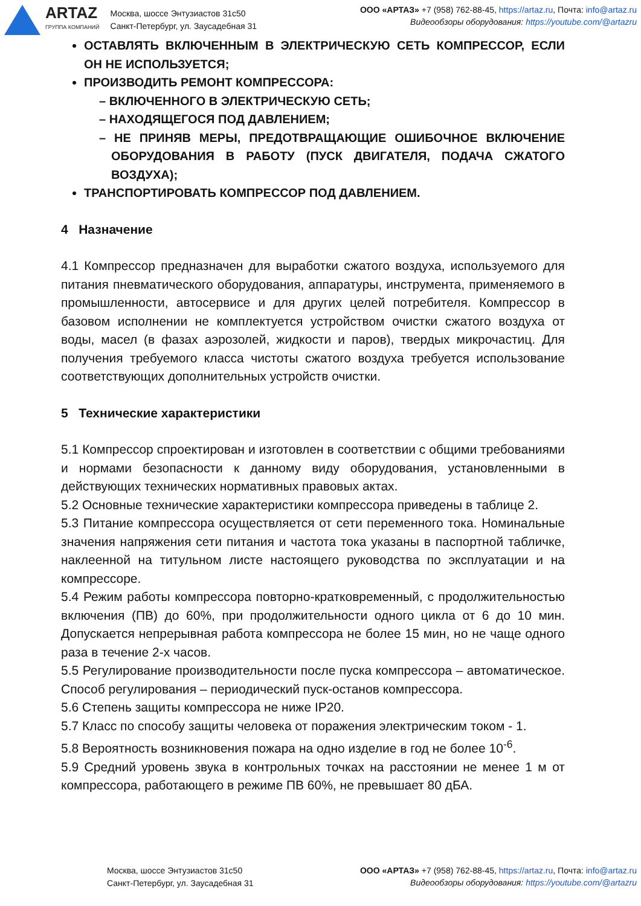ARTAZ
ГРУППА КОМПАНИЙ
Москва, шоссе Энтузиастов 31с50
Санкт-Петербург, ул. Заусадебная 31
ООО «АРТАЗ» +7 (958) 762-88-45, https://artaz.ru, Почта: info@artaz.ru
Видеообзоры оборудования: https://youtube.com/@artazru
ОСТАВЛЯТЬ ВКЛЮЧЕННЫМ В ЭЛЕКТРИЧЕСКУЮ СЕТЬ КОМПРЕССОР, ЕСЛИ ОН НЕ ИСПОЛЬЗУЕТСЯ;
ПРОИЗВОДИТЬ РЕМОНТ КОМПРЕССОРА:
– ВКЛЮЧЕННОГО В ЭЛЕКТРИЧЕСКУЮ СЕТЬ;
– НАХОДЯЩЕГОСЯ ПОД ДАВЛЕНИЕМ;
– НЕ ПРИНЯВ МЕРЫ, ПРЕДОТВРАЩАЮЩИЕ ОШИБОЧНОЕ ВКЛЮЧЕНИЕ ОБОРУДОВАНИЯ В РАБОТУ (ПУСК ДВИГАТЕЛЯ, ПОДАЧА СЖАТОГО ВОЗДУХА);
ТРАНСПОРТИРОВАТЬ КОМПРЕССОР ПОД ДАВЛЕНИЕМ.
4 Назначение
4.1 Компрессор предназначен для выработки сжатого воздуха, используемого для питания пневматического оборудования, аппаратуры, инструмента, применяемого в промышленности, автосервисе и для других целей потребителя. Компрессор в базовом исполнении не комплектуется устройством очистки сжатого воздуха от воды, масел (в фазах аэрозолей, жидкости и паров), твердых микрочастиц. Для получения требуемого класса чистоты сжатого воздуха требуется использование соответствующих дополнительных устройств очистки.
5 Технические характеристики
5.1 Компрессор спроектирован и изготовлен в соответствии с общими требованиями и нормами безопасности к данному виду оборудования, установленными в действующих технических нормативных правовых актах.
5.2 Основные технические характеристики компрессора приведены в таблице 2.
5.3 Питание компрессора осуществляется от сети переменного тока. Номинальные значения напряжения сети питания и частота тока указаны в паспортной табличке, наклеенной на титульном листе настоящего руководства по эксплуатации и на компрессоре.
5.4 Режим работы компрессора повторно-кратковременный, с продолжительностью включения (ПВ) до 60%, при продолжительности одного цикла от 6 до 10 мин. Допускается непрерывная работа компрессора не более 15 мин, но не чаще одного раза в течение 2-х часов.
5.5 Регулирование производительности после пуска компрессора – автоматическое. Способ регулирования – периодический пуск-останов компрессора.
5.6 Степень защиты компрессора не ниже IP20.
5.7 Класс по способу защиты человека от поражения электрическим током - 1.
5.8 Вероятность возникновения пожара на одно изделие в год не более 10<sup>-6</sup>.
5.9 Средний уровень звука в контрольных точках на расстоянии не менее 1 м от компрессора, работающего в режиме ПВ 60%, не превышает 80 дБА.
Москва, шоссе Энтузиастов 31с50
Санкт-Петербург, ул. Заусадебная 31
ООО «АРТАЗ» +7 (958) 762-88-45, https://artaz.ru, Почта: info@artaz.ru
Видеообзоры оборудования: https://youtube.com/@artazru